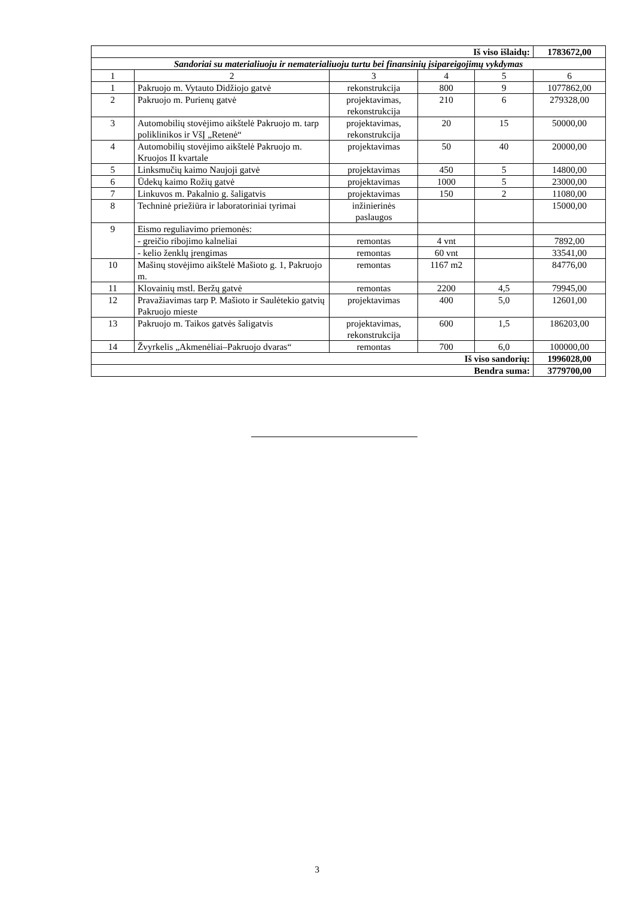| Iš viso išlaidų: | | | | | 1783672,00 |
| Sandoriai su materialiuoju ir nematerialiuoju turtu bei finansinių įsipareigojimų vykdymas | | | | | |
| 1 | 2 | 3 | 4 | 5 | 6 |
| 1 | Pakruojo m. Vytauto Didžiojo gatvė | rekonstrukcija | 800 | 9 | 1077862,00 |
| 2 | Pakruojo m. Purienų gatvė | projektavimas, rekonstrukcija | 210 | 6 | 279328,00 |
| 3 | Automobilių stovėjimo aikštelė Pakruojo m. tarp poliklinikos ir VšĮ „Retenė“ | projektavimas, rekonstrukcija | 20 | 15 | 50000,00 |
| 4 | Automobilių stovėjimo aikštelė Pakruojo m. Kruojos II kvartale | projektavimas | 50 | 40 | 20000,00 |
| 5 | Linksmučių kaimo Naujoji gatvė | projektavimas | 450 | 5 | 14800,00 |
| 6 | Ūdekų kaimo Rožių gatvė | projektavimas | 1000 | 5 | 23000,00 |
| 7 | Linkuvos m. Pakalnio g. šaligatvis | projektavimas | 150 | 2 | 11080,00 |
| 8 | Techninė priežiūra ir laboratoriniai tyrimai | inžinierinės paslaugos | | | 15000,00 |
| 9 | Eismo reguliavimo priemonės: | | | | |
| | - greičio ribojimo kalneliai | remontas | 4 vnt | | 7892,00 |
| | - kelio ženklų įrengimas | remontas | 60 vnt | | 33541,00 |
| 10 | Mašinų stovėjimo aikštelė Mašioto g. 1, Pakruojo m. | remontas | 1167 m2 | | 84776,00 |
| 11 | Klovainių mstl. Beržų gatvė | remontas | 2200 | 4,5 | 79945,00 |
| 12 | Pravažiavimas tarp P. Mašioto ir Saulėtekio gatvių Pakruojo mieste | projektavimas | 400 | 5,0 | 12601,00 |
| 13 | Pakruojo m. Taikos gatvės šaligatvis | projektavimas, rekonstrukcija | 600 | 1,5 | 186203,00 |
| 14 | Žvyrkelis „Akmenėliai–Pakruojo dvaras“ | remontas | 700 | 6,0 | 100000,00 |
| Iš viso sandorių: | | | | | 1996028,00 |
| Bendra suma: | | | | | 3779700,00 |
3